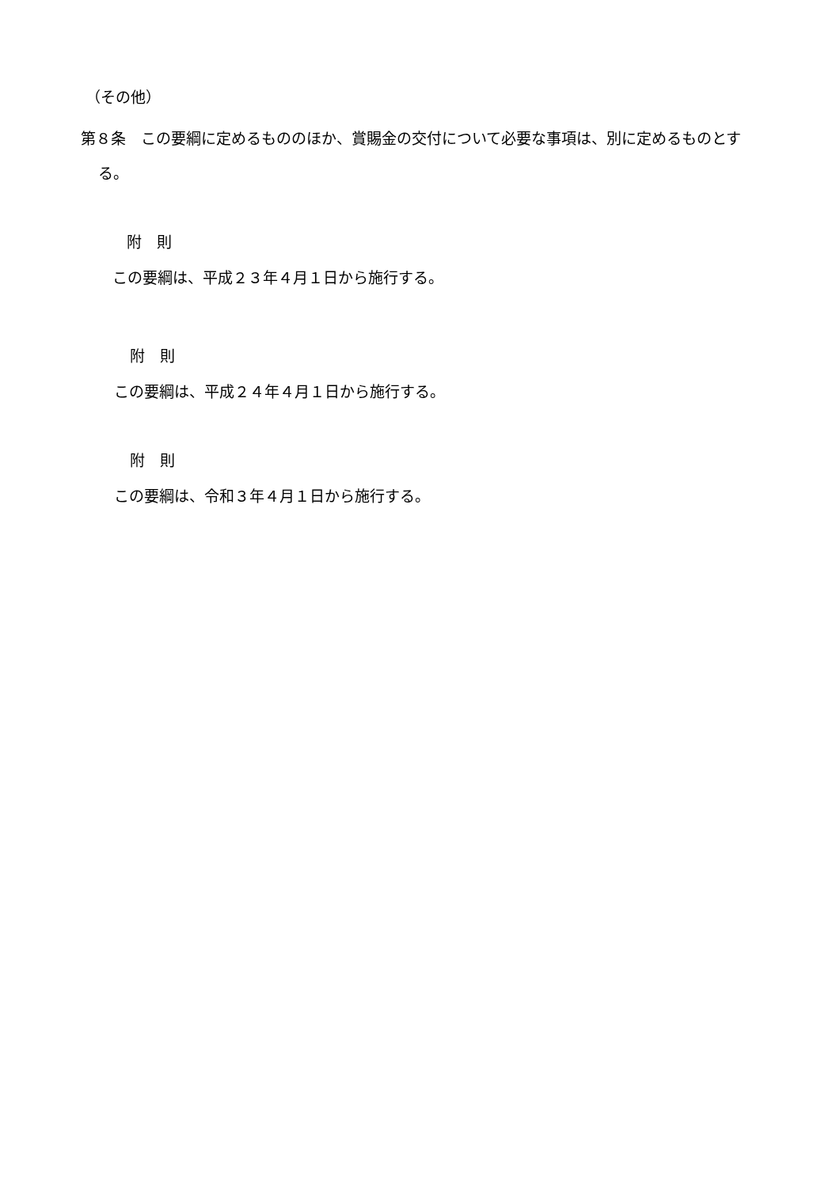（その他）
第８条　この要綱に定めるもののほか、賞賜金の交付について必要な事項は、別に定めるものとする。
附　則
この要綱は、平成２３年４月１日から施行する。
附　則
この要綱は、平成２４年４月１日から施行する。
附　則
この要綱は、令和３年４月１日から施行する。